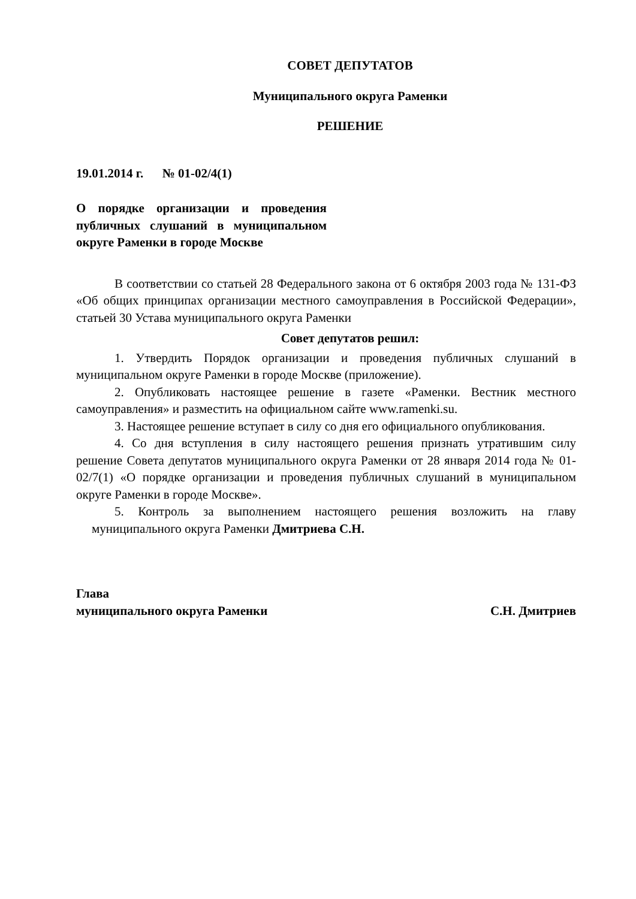СОВЕТ ДЕПУТАТОВ
Муниципального округа Раменки
РЕШЕНИЕ
19.01.2014 г. № 01-02/4(1)
О порядке организации и проведения публичных слушаний в муниципальном округе Раменки в городе Москве
В соответствии со статьей 28 Федерального закона от 6 октября 2003 года № 131-ФЗ «Об общих принципах организации местного самоуправления в Российской Федерации», статьей 30 Устава муниципального округа Раменки
Совет депутатов решил:
1. Утвердить Порядок организации и проведения публичных слушаний в муниципальном округе Раменки в городе Москве (приложение).
2. Опубликовать настоящее решение в газете «Раменки. Вестник местного самоуправления» и разместить на официальном сайте www.ramenki.su.
3. Настоящее решение вступает в силу со дня его официального опубликования.
4. Со дня вступления в силу настоящего решения признать утратившим силу решение Совета депутатов муниципального округа Раменки от 28 января 2014 года № 01-02/7(1) «О порядке организации и проведения публичных слушаний в муниципальном округе Раменки в городе Москве».
5. Контроль за выполнением настоящего решения возложить на главу муниципального округа Раменки Дмитриева С.Н.
Глава
муниципального округа Раменки С.Н. Дмитриев